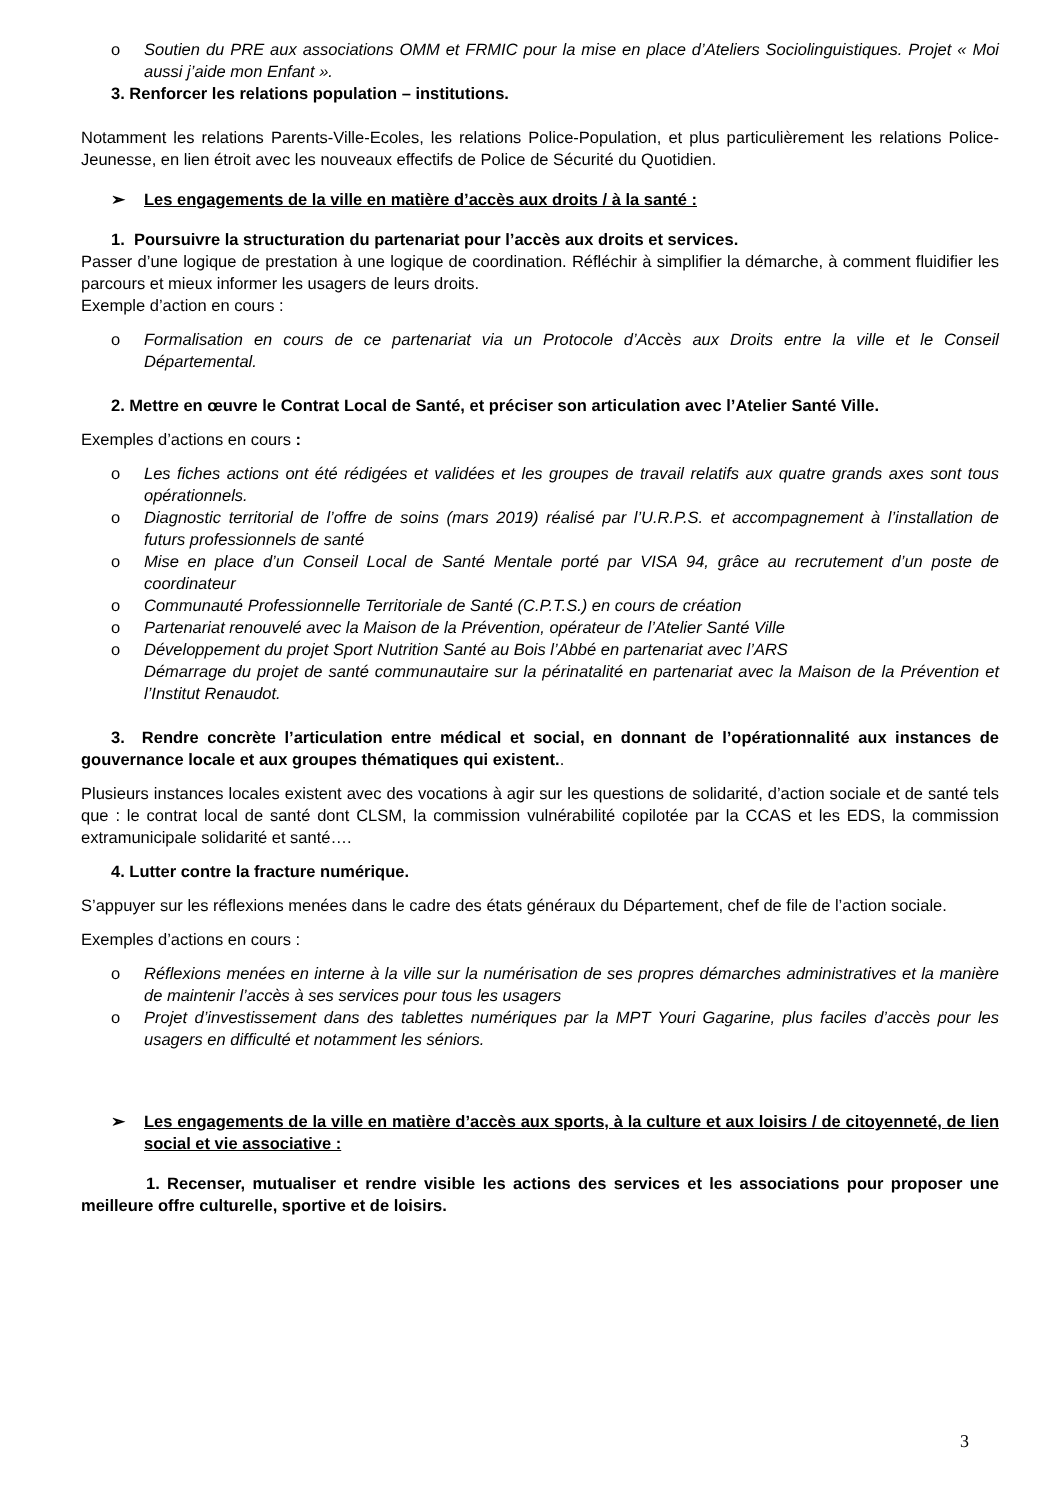o Soutien du PRE aux associations OMM et FRMIC pour la mise en place d’Ateliers Sociolinguistiques. Projet « Moi aussi j’aide mon Enfant ».
3. Renforcer les relations population – institutions.
Notamment les relations Parents-Ville-Ecoles, les relations Police-Population, et plus particulièrement les relations Police-Jeunesse, en lien étroit avec les nouveaux effectifs de Police de Sécurité du Quotidien.
➢ Les engagements de la ville en matière d’accès aux droits / à la santé :
1. Poursuivre la structuration du partenariat pour l’accès aux droits et services.
Passer d’une logique de prestation à une logique de coordination. Réfléchir à simplifier la démarche, à comment fluidifier les parcours et mieux informer les usagers de leurs droits.
Exemple d’action en cours :
o Formalisation en cours de ce partenariat via un Protocole d’Accès aux Droits entre la ville et le Conseil Départemental.
2. Mettre en œuvre le Contrat Local de Santé, et préciser son articulation avec l’Atelier Santé Ville.
Exemples d’actions en cours :
o Les fiches actions ont été rédigées et validées et les groupes de travail relatifs aux quatre grands axes sont tous opérationnels.
o Diagnostic territorial de l’offre de soins (mars 2019) réalisé par l’U.R.P.S. et accompagnement à l’installation de futurs professionnels de santé
o Mise en place d’un Conseil Local de Santé Mentale porté par VISA 94, grâce au recrutement d’un poste de coordinateur
o Communauté Professionnelle Territoriale de Santé (C.P.T.S.) en cours de création
o Partenariat renouvelé avec la Maison de la Prévention, opérateur de l’Atelier Santé Ville
o Développement du projet Sport Nutrition Santé au Bois l’Abbé en partenariat avec l’ARS
Démarrage du projet de santé communautaire sur la périnatalité en partenariat avec la Maison de la Prévention et l’Institut Renaudot.
3. Rendre concrète l’articulation entre médical et social, en donnant de l’opérationnalité aux instances de gouvernance locale et aux groupes thématiques qui existent..
Plusieurs instances locales existent avec des vocations à agir sur les questions de solidarité, d’action sociale et de santé tels que : le contrat local de santé dont CLSM, la commission vulnérabilité copilotée par la CCAS et les EDS, la commission extramunicipale solidarité et santé….
4. Lutter contre la fracture numérique.
S’appuyer sur les réflexions menées dans le cadre des états généraux du Département, chef de file de l’action sociale.
Exemples d’actions en cours :
o Réflexions menées en interne à la ville sur la numérisation de ses propres démarches administratives et la manière de maintenir l’accès à ses services pour tous les usagers
o Projet d’investissement dans des tablettes numériques par la MPT Youri Gagarine, plus faciles d’accès pour les usagers en difficulté et notamment les séniors.
➢ Les engagements de la ville en matière d’accès aux sports, à la culture et aux loisirs / de citoyenneté, de lien social et vie associative :
1. Recenser, mutualiser et rendre visible les actions des services et les associations pour proposer une meilleure offre culturelle, sportive et de loisirs.
3